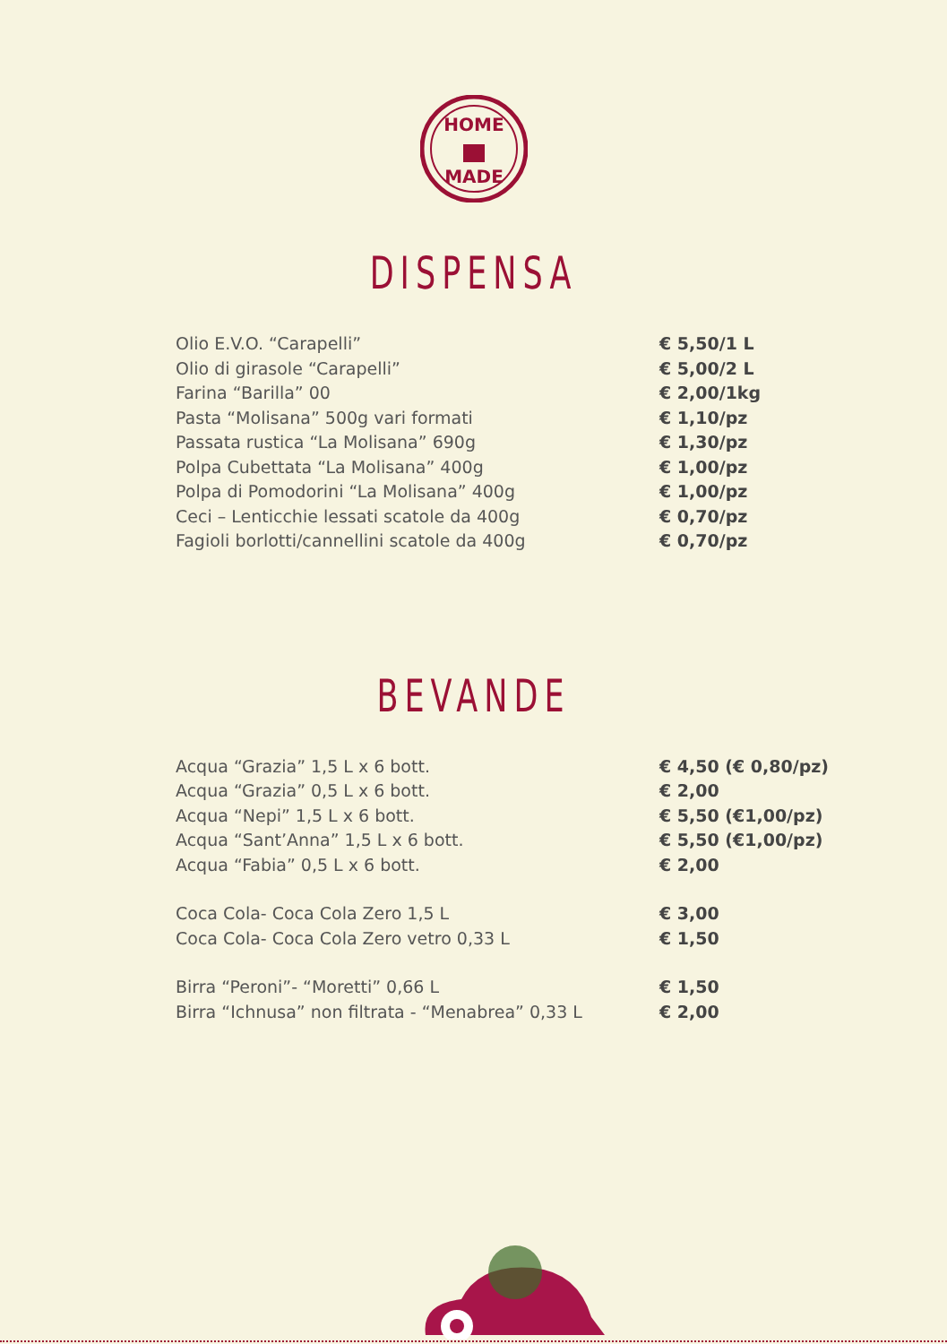HOME
MADE
DISPENSA
| Olio E.V.O. “Carapelli” | € 5,50/1 L |
| Olio di girasole “Carapelli” | € 5,00/2 L |
| Farina “Barilla” 00 | € 2,00/1kg |
| Pasta “Molisana” 500g vari formati | € 1,10/pz |
| Passata rustica “La Molisana” 690g | € 1,30/pz |
| Polpa Cubettata “La Molisana” 400g | € 1,00/pz |
| Polpa di Pomodorini “La Molisana” 400g | € 1,00/pz |
| Ceci – Lenticchie lessati scatole da 400g | € 0,70/pz |
| Fagioli borlotti/cannellini scatole da 400g | € 0,70/pz |
BEVANDE
| Acqua “Grazia” 1,5 L x 6 bott. | € 4,50 (€ 0,80/pz) |
| Acqua “Grazia” 0,5 L x 6 bott. | € 2,00 |
| Acqua “Nepi” 1,5 L x 6 bott. | € 5,50 (€1,00/pz) |
| Acqua “Sant’Anna” 1,5 L x 6 bott. | € 5,50 (€1,00/pz) |
| Acqua “Fabia” 0,5 L x 6 bott. | € 2,00 |
| Coca Cola- Coca Cola Zero 1,5 L | € 3,00 |
| Coca Cola- Coca Cola Zero vetro 0,33 L | € 1,50 |
| Birra “Peroni”- “Moretti” 0,66 L | € 1,50 |
| Birra “Ichnusa” non filtrata - “Menabrea” 0,33 L | € 2,00 |